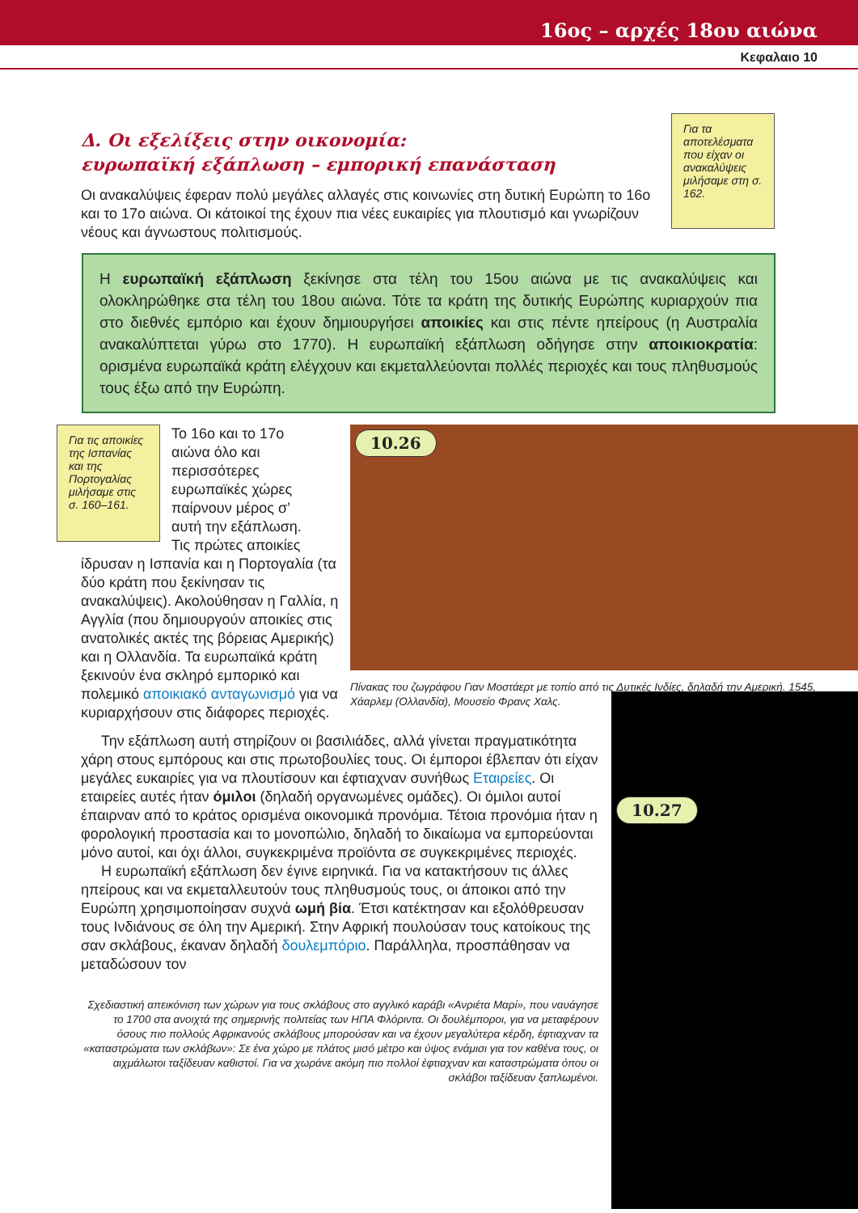16ος – αρχές 18ου αιώνα
Κεφαλαιο 10
Για τα αποτελέσματα που είχαν οι ανακαλύψεις μιλήσαμε στη σ. 162.
Δ. Οι εξελίξεις στην οικονομία:
ευρωπαϊκή εξάπλωση – εμπορική επανάσταση
Οι ανακαλύψεις έφεραν πολύ μεγάλες αλλαγές στις κοινωνίες στη δυτική Ευρώπη το 16ο και το 17ο αιώνα. Οι κάτοικοί της έχουν πια νέες ευκαιρίες για πλουτισμό και γνωρίζουν νέους και άγνωστους πολιτισμούς.
Η ευρωπαϊκή εξάπλωση ξεκίνησε στα τέλη του 15ου αιώνα με τις ανακαλύψεις και ολοκληρώθηκε στα τέλη του 18ου αιώνα. Τότε τα κράτη της δυτικής Ευρώπης κυριαρχούν πια στο διεθνές εμπόριο και έχουν δημιουργήσει αποικίες και στις πέντε ηπείρους (η Αυστραλία ανακαλύπτεται γύρω στο 1770). Η ευρωπαϊκή εξάπλωση οδήγησε στην αποικιοκρατία: ορισμένα ευρωπαϊκά κράτη ελέγχουν και εκμεταλλεύονται πολλές περιοχές και τους πληθυσμούς τους έξω από την Ευρώπη.
Για τις αποικίες της Ισπανίας και της Πορτογαλίας μιλήσαμε στις σ. 160–161.
Το 16ο και το 17ο αιώνα όλο και περισσότερες ευρωπαϊκές χώρες παίρνουν μέρος σ’ αυτή την εξάπλωση. Τις πρώτες αποικίες
ίδρυσαν η Ισπανία και η Πορτογαλία (τα δύο κράτη που ξεκίνησαν τις ανακαλύψεις). Ακολούθησαν η Γαλλία, η Αγγλία (που δημιουργούν αποικίες στις ανατολικές ακτές της βόρειας Αμερικής) και η Ολλανδία. Τα ευρωπαϊκά κράτη ξεκινούν ένα σκληρό εμπορικό και πολεμικό αποικιακό ανταγωνισμό για να κυριαρχήσουν στις διάφορες περιοχές.
10.26
Πίνακας του ζωγράφου Γιαν Μοστάερτ με τοπίο από τις Δυτικές Ινδίες, δηλαδή την Αμερική. 1545, Χάαρλεμ (Ολλανδία), Μουσείο Φρανς Χαλς.
Την εξάπλωση αυτή στηρίζουν οι βασιλιάδες, αλλά γίνεται πραγματικότητα χάρη στους εμπόρους και στις πρωτοβουλίες τους. Οι έμποροι έβλεπαν ότι είχαν μεγάλες ευκαιρίες για να πλουτίσουν και έφτιαχναν συνήθως Εταιρείες. Οι εταιρείες αυτές ήταν όμιλοι (δηλαδή οργανωμένες ομάδες). Οι όμιλοι αυτοί έπαιρναν από το κράτος ορισμένα οικονομικά προνόμια. Τέτοια προνόμια ήταν η φορολογική προστασία και το μονοπώλιο, δηλαδή το δικαίωμα να εμπορεύονται μόνο αυτοί, και όχι άλλοι, συγκεκριμένα προϊόντα σε συγκεκριμένες περιοχές.
Η ευρωπαϊκή εξάπλωση δεν έγινε ειρηνικά. Για να κατακτήσουν τις άλλες ηπείρους και να εκμεταλλευτούν τους πληθυσμούς τους, οι άποικοι από την Ευρώπη χρησιμοποίησαν συχνά ωμή βία. Έτσι κατέκτησαν και εξολόθρευσαν τους Ινδιάνους σε όλη την Αμερική. Στην Αφρική πουλούσαν τους κατοίκους της σαν σκλάβους, έκαναν δηλαδή δουλεμπόριο. Παράλληλα, προσπάθησαν να μεταδώσουν τον
Σχεδιαστική απεικόνιση των χώρων για τους σκλάβους στο αγγλικό καράβι «Ανριέτα Μαρί», που ναυάγησε το 1700 στα ανοιχτά της σημερινής πολιτείας των ΗΠΑ Φλόριντα. Οι δουλέμποροι, για να μεταφέρουν όσους πιο πολλούς Αφρικανούς σκλάβους μπορούσαν και να έχουν μεγαλύτερα κέρδη, έφτιαχναν τα «καταστρώματα των σκλάβων»: Σε ένα χώρο με πλάτος μισό μέτρο και ύψος ενάμισι για τον καθένα τους, οι αιχμάλωτοι ταξίδευαν καθιστοί. Για να χωράνε ακόμη πιο πολλοί έφτιαχναν και καταστρώματα όπου οι σκλάβοι ταξίδευαν ξαπλωμένοι.
10.27